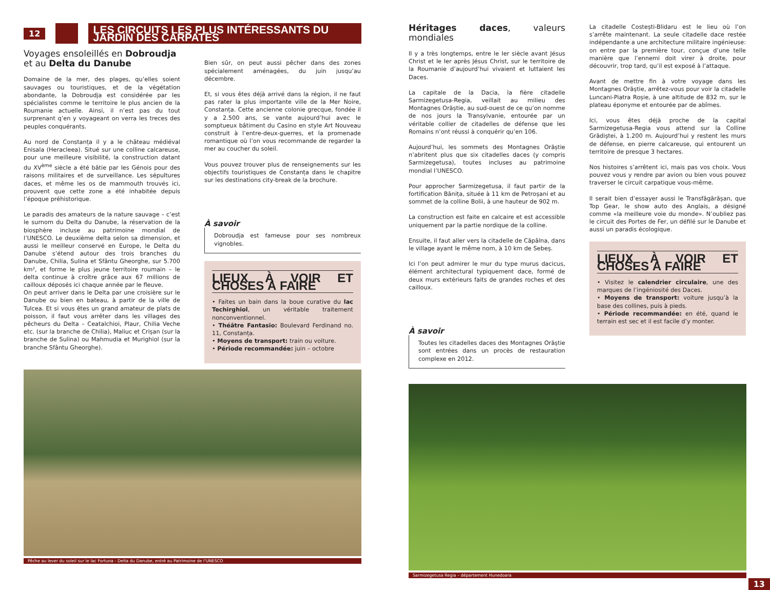12 LES CIRCUITS LES PLUS INTÉRESSANTS DU JARDIN DES CARPATES
Voyages ensoleillés en Dobroudja
et au Delta du Danube
Domaine de la mer, des plages, qu’elles soient sauvages ou touristiques, et de la végétation abondante, la Dobroudja est considérée par les spécialistes comme le territoire le plus ancien de la Roumanie actuelle. Ainsi, il n’est pas du tout surprenant q’en y voyageant on verra les treces des peuples conquérants.
Au nord de Constanța il y a le château médiéval Enisala (Heracleea). Situé sur une colline calcareuse, pour une meilleure visibilité, la construction datant du XV<sup>ème</sup> siècle a été bâtie par les Génois pour des raisons militaires et de surveillance. Les sépultures daces, et même les os de mammouth trouvés ici, prouvent que cette zone a été inhabitée depuis l’époque préhistorique.
Le paradis des amateurs de la nature sauvage – c’est le surnom du Delta du Danube, la réservation de la biosphère incluse au patrimoine mondial de l’UNESCO. Le deuxième delta selon sa dimension, et aussi le meilleur conservé en Europe, le Delta du Danube s’étend autour des trois branches du Danube, Chilia, Sulina et Sfântu Gheorghe, sur 5.700 km², et forme le plus jeune territoire roumain – le delta continue à croître grâce aux 67 millions de cailloux déposés ici chaque année par le fleuve.
On peut arriver dans le Delta par une croisière sur le Danube ou bien en bateau, à partir de la ville de Tulcea. Et si vous êtes un grand amateur de plats de poisson, il faut vous arrêter dans les villages des pêcheurs du Delta – Ceatalchioi, Plaur, Chilia Veche etc. (sur la branche de Chilia), Maliuc et Crișan (sur la branche de Sulina) ou Mahmudia et Murighiol (sur la branche Sfântu Gheorghe).
Bien sûr, on peut aussi pêcher dans des zones spécialement aménagées, du juin jusqu’au décembre.
Et, si vous êtes déjà arrivé dans la région, il ne faut pas rater la plus importante ville de la Mer Noire, Constanța. Cette ancienne colonie grecque, fondée il y a 2.500 ans, se vante aujourd’hui avec le somptueux bâtiment du Casino en style Art Nouveau construit à l’entre-deux-guerres, et la promenade romantique où l’on vous recommande de regarder la mer au coucher du soleil.
Vous pouvez trouver plus de renseignements sur les objectifs touristiques de Constanța dans le chapitre sur les destinations city-break de la brochure.
À savoir
Dobroudja est fameuse pour ses nombreux vignobles.
LIEUX À VOIR ET CHOSES À FAIRE
• Faites un bain dans la boue curative du lac Techirghiol, un véritable traitement nonconventionnel.
• Théâtre Fantasio: Boulevard Ferdinand no. 11, Constanța.
• Moyens de transport: train ou voiture.
• Période recommandée: juin – octobre
Pêche au lever du soleil sur le lac Fortuna - Delta du Danube, entré au Patrimoine de l’UNESCO
Héritages daces, valeurs mondiales
Il y a très longtemps, entre le Ier siècle avant Jésus Christ et le Ier après Jésus Christ, sur le territoire de la Roumanie d’aujourd’hui vivaient et luttaient les Daces.
La capitale de la Dacia, la fière citadelle Sarmizegetusa-Regia, veillait au milieu des Montagnes Orăștie, au sud-ouest de ce qu’on nomme de nos jours la Transylvanie, entourée par un véritable collier de citadelles de défense que les Romains n’ont réussi à conquérir qu’en 106.
Aujourd’hui, les sommets des Montagnes Orăștie n’abritent plus que six citadelles daces (y compris Sarmizegetusa), toutes incluses au patrimoine mondial l’UNESCO.
Pour approcher Sarmizegetusa, il faut partir de la fortification Bănița, située à 11 km de Petroșani et au sommet de la colline Bolii, à une hauteur de 902 m.
La construction est faite en calcaire et est accessible uniquement par la partie nordique de la colline.
Ensuite, il faut aller vers la citadelle de Căpâlna, dans le village ayant le même nom, à 10 km de Sebeș.
Ici l’on peut admirer le mur du type murus dacicus, élément architectural typiquement dace, formé de deux murs extérieurs faits de grandes roches et des cailloux.
À savoir
Toutes les citadelles daces des Montagnes Orăștie sont entrées dans un procès de restauration complexe en 2012.
La citadelle Costești-Blidaru est le lieu où l’on s’arrête maintenant. La seule citadelle dace restée indépendante a une architecture militaire ingénieuse: on entre par la première tour, conçue d’une telle manière que l’ennemi doit virer à droite, pour découvrir, trop tard, qu’il est exposé à l’attaque.
Avant de mettre fin à votre voyage dans les Montagnes Orăștie, arrêtez-vous pour voir la citadelle Luncani-Piatra Roșie, à une altitude de 832 m, sur le plateau éponyme et entourée par de abîmes.
Ici, vous êtes déjà proche de la capital Sarmizegetusa-Regia vous attend sur la Colline Grădiștei, à 1.200 m. Aujourd’hui y restent les murs de défense, en pierre calcareuse, qui entourent un territoire de presque 3 hectares.
Nos histoires s’arrêtent ici, mais pas vos choix. Vous pouvez vous y rendre par avion ou bien vous pouvez traverser le circuit carpatique vous-même.
Il serait bien d’essayer aussi le Transfăgărășan, que Top Gear, le show auto des Anglais, a désigné comme «la meilleure voie du monde». N’oubliez pas le circuit des Portes de Fer, un défilé sur le Danube et aussi un paradis écologique.
LIEUX À VOIR ET CHOSES À FAIRE
• Visitez le calendrier circulaire, une des marques de l’ingéniosité des Daces.
• Moyens de transport: voiture jusqu’à la base des collines, puis à pieds.
• Période recommandée: en été, quand le terrain est sec et il est facile d’y monter.
Sarmizegetusa Regia – département Hunedoara
13